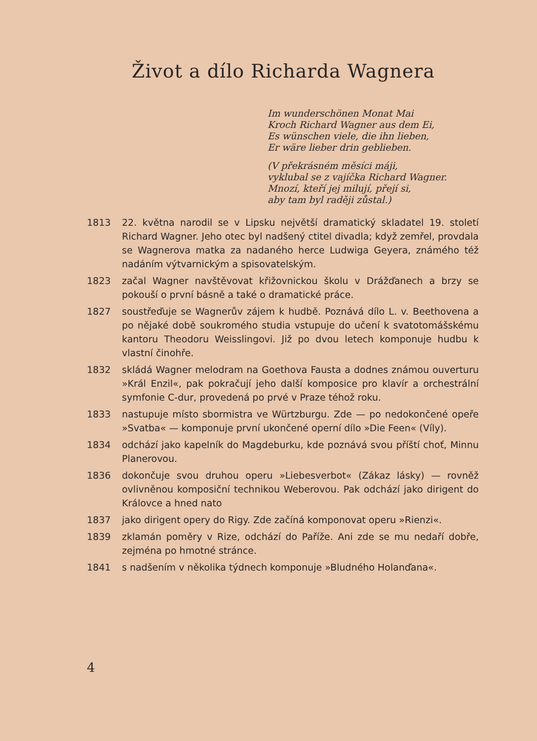Život a dílo Richarda Wagnera
Im wunderschönen Monat Mai
Kroch Richard Wagner aus dem Ei,
Es wünschen viele, die ihn lieben,
Er wäre lieber drin geblieben.
(V překrásném měsíci máji,
vyklubal se z vajíčka Richard Wagner.
Mnozí, kteří jej milují, přejí si,
aby tam byl raději zůstal.)
1813 22. května narodil se v Lipsku největší dramatický skladatel 19. století Richard Wagner. Jeho otec byl nadšený ctitel divadla; když zemřel, provdala se Wagnerova matka za nadaného herce Ludwiga Geyera, známého též nadáním výtvarnickým a spisovatelským.
1823 začal Wagner navštěvovat křižovnickou školu v Drážďanech a brzy se pokouší o první básně a také o dramatické práce.
1827 soustřeďuje se Wagnerův zájem k hudbě. Poznává dílo L. v. Beethovena a po nějaké době soukromého studia vstupuje do učení k svatotomášskému kantoru Theodoru Weisslingovi. Již po dvou letech komponuje hudbu k vlastní činohře.
1832 skládá Wagner melodram na Goethova Fausta a dodnes známou ouverturu »Král Enzil«, pak pokračují jeho další kompo­sice pro klavír a orchestrální symfonie C-dur, provedená po prvé v Praze téhož roku.
1833 nastupuje místo sbormistra ve Würtzburgu. Zde — po nedokončené opeře »Svatba« — komponuje první ukončené operní dílo »Die Feen« (Víly).
1834 odchází jako kapelník do Magdeburku, kde poznává svou příští choť, Minnu Planerovou.
1836 dokončuje svou druhou operu »Liebesverbot« (Zákaz lásky) — rovněž ovlivněnou komposiční technikou Weberovou. Pak odchází jako dirigent do Královce a hned nato
1837 jako dirigent opery do Rigy. Zde začíná komponovat operu »Rienzi«.
1839 zklamán poměry v Rize, odchází do Paříže. Ani zde se mu nedaří dobře, zejména po hmotné stránce.
1841 s nadšením v několika týdnech komponuje »Bludného Holanďana«.
4